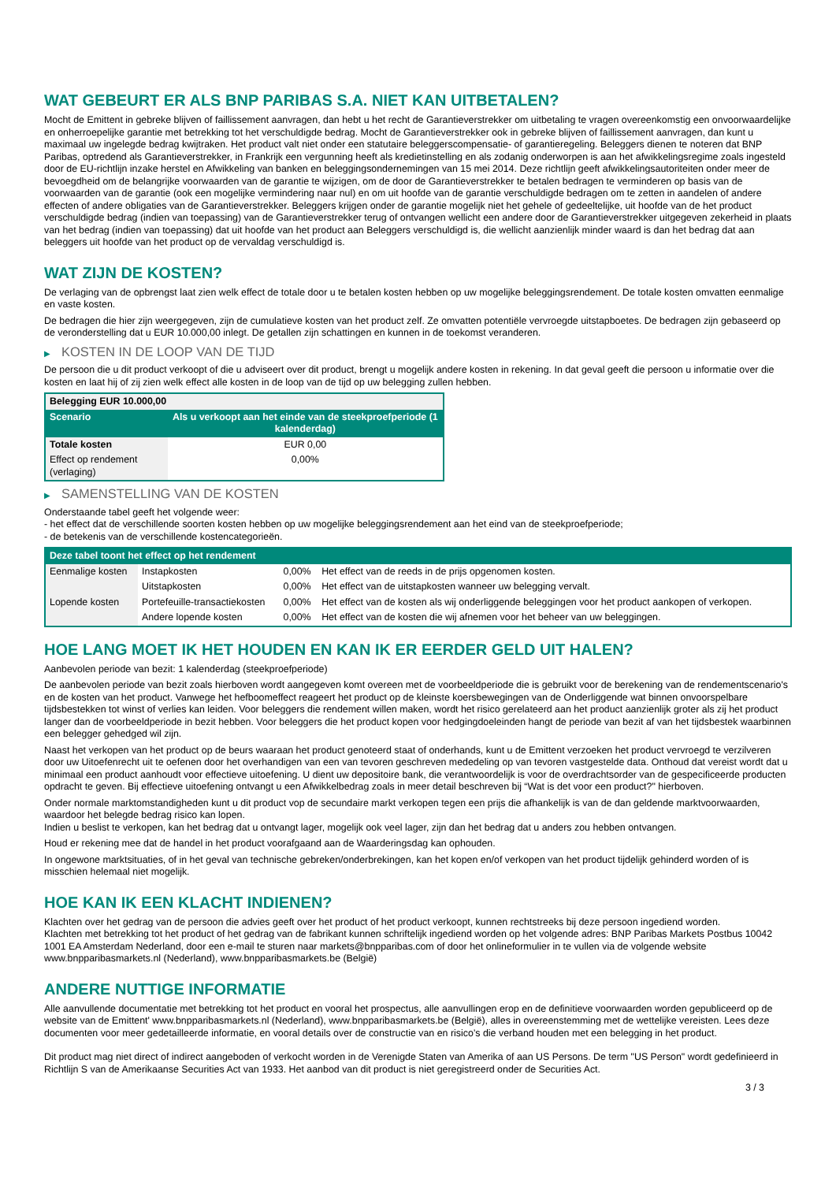WAT GEBEURT ER ALS BNP PARIBAS S.A. NIET KAN UITBETALEN?
Mocht de Emittent in gebreke blijven of faillissement aanvragen, dan hebt u het recht de Garantieverstrekker om uitbetaling te vragen overeenkomstig een onvoorwaardelijke en onherroepelijke garantie met betrekking tot het verschuldigde bedrag. Mocht de Garantieverstrekker ook in gebreke blijven of faillissement aanvragen, dan kunt u maximaal uw ingelegde bedrag kwijtraken. Het product valt niet onder een statutaire beleggerscompensatie- of garantieregeling. Beleggers dienen te noteren dat BNP Paribas, optredend als Garantieverstrekker, in Frankrijk een vergunning heeft als kredietinstelling en als zodanig onderworpen is aan het afwikkelingsregime zoals ingesteld door de EU-richtlijn inzake herstel en Afwikkeling van banken en beleggingsondernemingen van 15 mei 2014. Deze richtlijn geeft afwikkelingsautoriteiten onder meer de bevoegdheid om de belangrijke voorwaarden van de garantie te wijzigen, om de door de Garantieverstrekker te betalen bedragen te verminderen op basis van de voorwaarden van de garantie (ook een mogelijke vermindering naar nul) en om uit hoofde van de garantie verschuldigde bedragen om te zetten in aandelen of andere effecten of andere obligaties van de Garantieverstrekker. Beleggers krijgen onder de garantie mogelijk niet het gehele of gedeeltelijke, uit hoofde van de het product verschuldigde bedrag (indien van toepassing) van de Garantieverstrekker terug of ontvangen wellicht een andere door de Garantieverstrekker uitgegeven zekerheid in plaats van het bedrag (indien van toepassing) dat uit hoofde van het product aan Beleggers verschuldigd is, die wellicht aanzienlijk minder waard is dan het bedrag dat aan beleggers uit hoofde van het product op de vervaldag verschuldigd is.
WAT ZIJN DE KOSTEN?
De verlaging van de opbrengst laat zien welk effect de totale door u te betalen kosten hebben op uw mogelijke beleggingsrendement. De totale kosten omvatten eenmalige en vaste kosten.
De bedragen die hier zijn weergegeven, zijn de cumulatieve kosten van het product zelf. Ze omvatten potentiële vervroegde uitstapboetes. De bedragen zijn gebaseerd op de veronderstelling dat u EUR 10.000,00 inlegt. De getallen zijn schattingen en kunnen in de toekomst veranderen.
▶ KOSTEN IN DE LOOP VAN DE TIJD
De persoon die u dit product verkoopt of die u adviseert over dit product, brengt u mogelijk andere kosten in rekening. In dat geval geeft die persoon u informatie over die kosten en laat hij of zij zien welk effect alle kosten in de loop van de tijd op uw belegging zullen hebben.
| Belegging EUR 10.000,00 | |
| --- | --- |
| Scenario | Als u verkoopt aan het einde van de steekproefperiode (1 kalenderdag) |
| Totale kosten | EUR 0,00 |
| Effect op rendement (verlaging) | 0,00% |
▶ SAMENSTELLING VAN DE KOSTEN
Onderstaande tabel geeft het volgende weer:
- het effect dat de verschillende soorten kosten hebben op uw mogelijke beleggingsrendement aan het eind van de steekproefperiode;
- de betekenis van de verschillende kostencategorieën.
| Deze tabel toont het effect op het rendement | | | |
| --- | --- | --- | --- |
| Eenmalige kosten | Instapkosten | 0,00% | Het effect van de reeds in de prijs opgenomen kosten. |
| | Uitstapkosten | 0,00% | Het effect van de uitstapkosten wanneer uw belegging vervalt. |
| Lopende kosten | Portefeuille-transactiekosten | 0,00% | Het effect van de kosten als wij onderliggende beleggingen voor het product aankopen of verkopen. |
| | Andere lopende kosten | 0,00% | Het effect van de kosten die wij afnemen voor het beheer van uw beleggingen. |
HOE LANG MOET IK HET HOUDEN EN KAN IK ER EERDER GELD UIT HALEN?
Aanbevolen periode van bezit: 1 kalenderdag (steekproefperiode)
De aanbevolen periode van bezit zoals hierboven wordt aangegeven komt overeen met de voorbeeldperiode die is gebruikt voor de berekening van de rendementscenario's en de kosten van het product. Vanwege het hefboomeffect reageert het product op de kleinste koersbewegingen van de Onderliggende wat binnen onvoorspelbare tijdsbestekken tot winst of verlies kan leiden. Voor beleggers die rendement willen maken, wordt het risico gerelateerd aan het product aanzienlijk groter als zij het product langer dan de voorbeeldperiode in bezit hebben. Voor beleggers die het product kopen voor hedgingdoeleinden hangt de periode van bezit af van het tijdsbestek waarbinnen een belegger gehedged wil zijn.
Naast het verkopen van het product op de beurs waaraan het product genoteerd staat of onderhands, kunt u de Emittent verzoeken het product vervroegd te verzilveren door uw Uitoefenrecht uit te oefenen door het overhandigen van een van tevoren geschreven mededeling op van tevoren vastgestelde data. Onthoud dat vereist wordt dat u minimaal een product aanhoudt voor effectieve uitoefening. U dient uw depositoire bank, die verantwoordelijk is voor de overdrachtsorder van de gespecificeerde producten opdracht te geven. Bij effectieve uitoefening ontvangt u een Afwikkelbedrag zoals in meer detail beschreven bij “Wat is det voor een product?" hierboven.
Onder normale marktomstandigheden kunt u dit product vop de secundaire markt verkopen tegen een prijs die afhankelijk is van de dan geldende marktvoorwaarden, waardoor het belegde bedrag risico kan lopen.
Indien u beslist te verkopen, kan het bedrag dat u ontvangt lager, mogelijk ook veel lager, zijn dan het bedrag dat u anders zou hebben ontvangen.
Houd er rekening mee dat de handel in het product voorafgaand aan de Waarderingsdag kan ophouden.
In ongewone marktsituaties, of in het geval van technische gebreken/onderbrekingen, kan het kopen en/of verkopen van het product tijdelijk gehinderd worden of is misschien helemaal niet mogelijk.
HOE KAN IK EEN KLACHT INDIENEN?
Klachten over het gedrag van de persoon die advies geeft over het product of het product verkoopt, kunnen rechtstreeks bij deze persoon ingediend worden.
Klachten met betrekking tot het product of het gedrag van de fabrikant kunnen schriftelijk ingediend worden op het volgende adres: BNP Paribas Markets Postbus 10042 1001 EA Amsterdam Nederland, door een e-mail te sturen naar markets@bnpparibas.com of door het onlineformulier in te vullen via de volgende website www.bnpparibasmarkets.nl (Nederland), www.bnpparibasmarkets.be (België)
ANDERE NUTTIGE INFORMATIE
Alle aanvullende documentatie met betrekking tot het product en vooral het prospectus, alle aanvullingen erop en de definitieve voorwaarden worden gepubliceerd op de website van de Emittent' www.bnpparibasmarkets.nl (Nederland), www.bnpparibasmarkets.be (België), alles in overeenstemming met de wettelijke vereisten. Lees deze documenten voor meer gedetailleerde informatie, en vooral details over de constructie van en risico’s die verband houden met een belegging in het product.
Dit product mag niet direct of indirect aangeboden of verkocht worden in de Verenigde Staten van Amerika of aan US Persons. De term "US Person" wordt gedefinieerd in Richtlijn S van de Amerikaanse Securities Act van 1933. Het aanbod van dit product is niet geregistreerd onder de Securities Act.
3 / 3